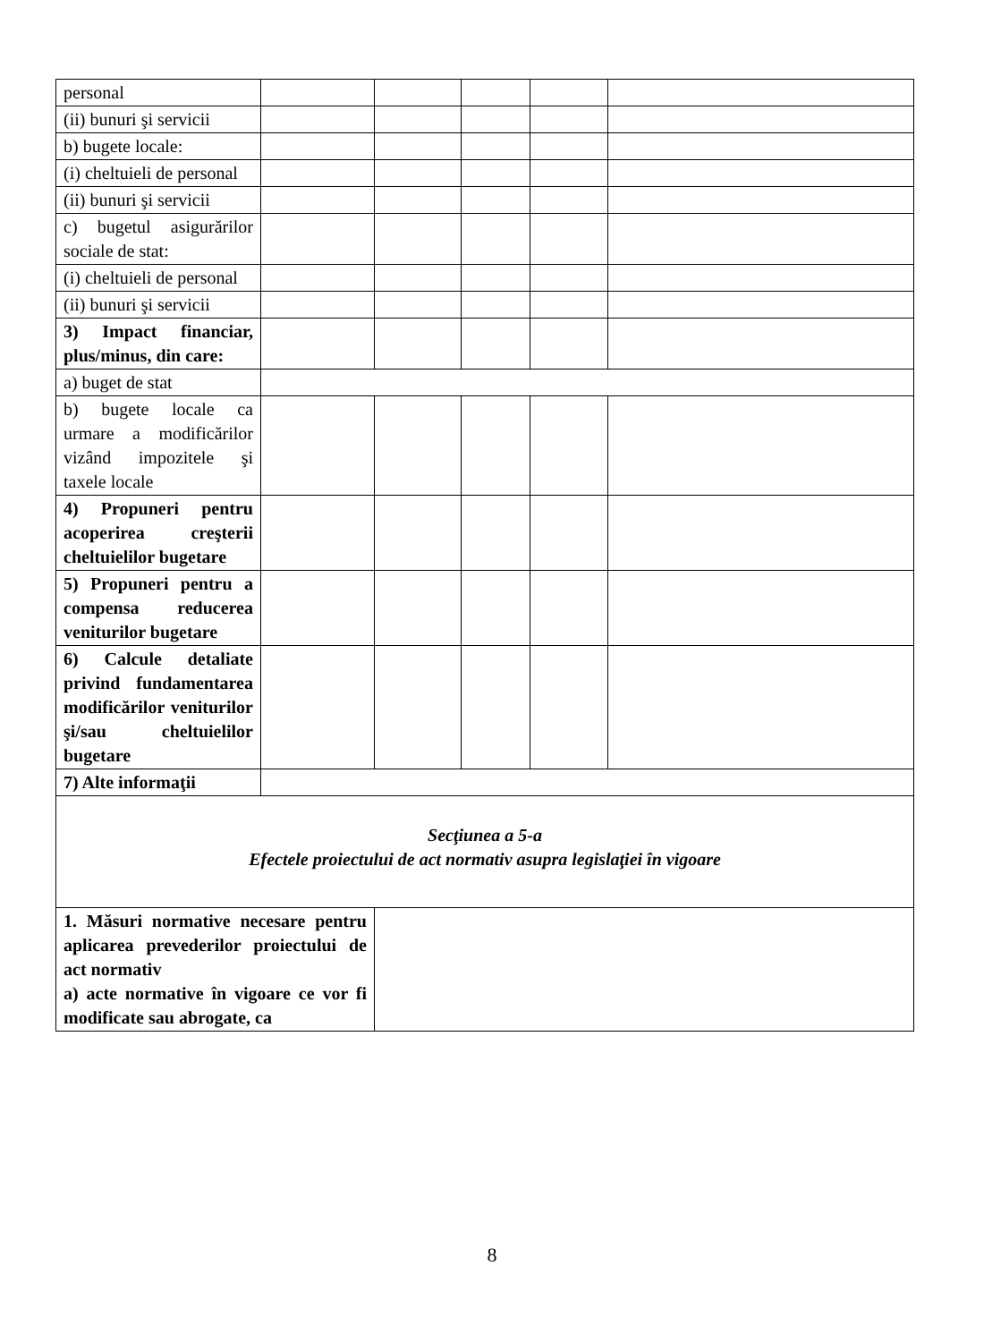| personal | | | | | |
| (ii) bunuri şi servicii | | | | | |
| b) bugete locale: | | | | | |
| (i) cheltuieli de personal | | | | | |
| (ii) bunuri şi servicii | | | | | |
| c) bugetul asigurărilor sociale de stat: | | | | | |
| (i) cheltuieli de personal | | | | | |
| (ii) bunuri şi servicii | | | | | |
| 3) Impact financiar, plus/minus, din care: | | | | | |
| a) buget de stat | | | | | |
| b) bugete locale ca urmare a modificărilor vizând impozitele şi taxele locale | | | | | |
| 4) Propuneri pentru acoperirea creşterii cheltuielilor bugetare | | | | | |
| 5) Propuneri pentru a compensa reducerea veniturilor bugetare | | | | | |
| 6) Calcule detaliate privind fundamentarea modificărilor veniturilor şi/sau cheltuielilor bugetare | | | | | |
| 7) Alte informaţii | | | | | |
| Secţiunea a 5-a Efectele proiectului de act normativ asupra legislaţiei în vigoare | | | | | |
| 1. Măsuri normative necesare pentru aplicarea prevederilor proiectului de act normativ a) acte normative în vigoare ce vor fi modificate sau abrogate, ca | | | | | |
8